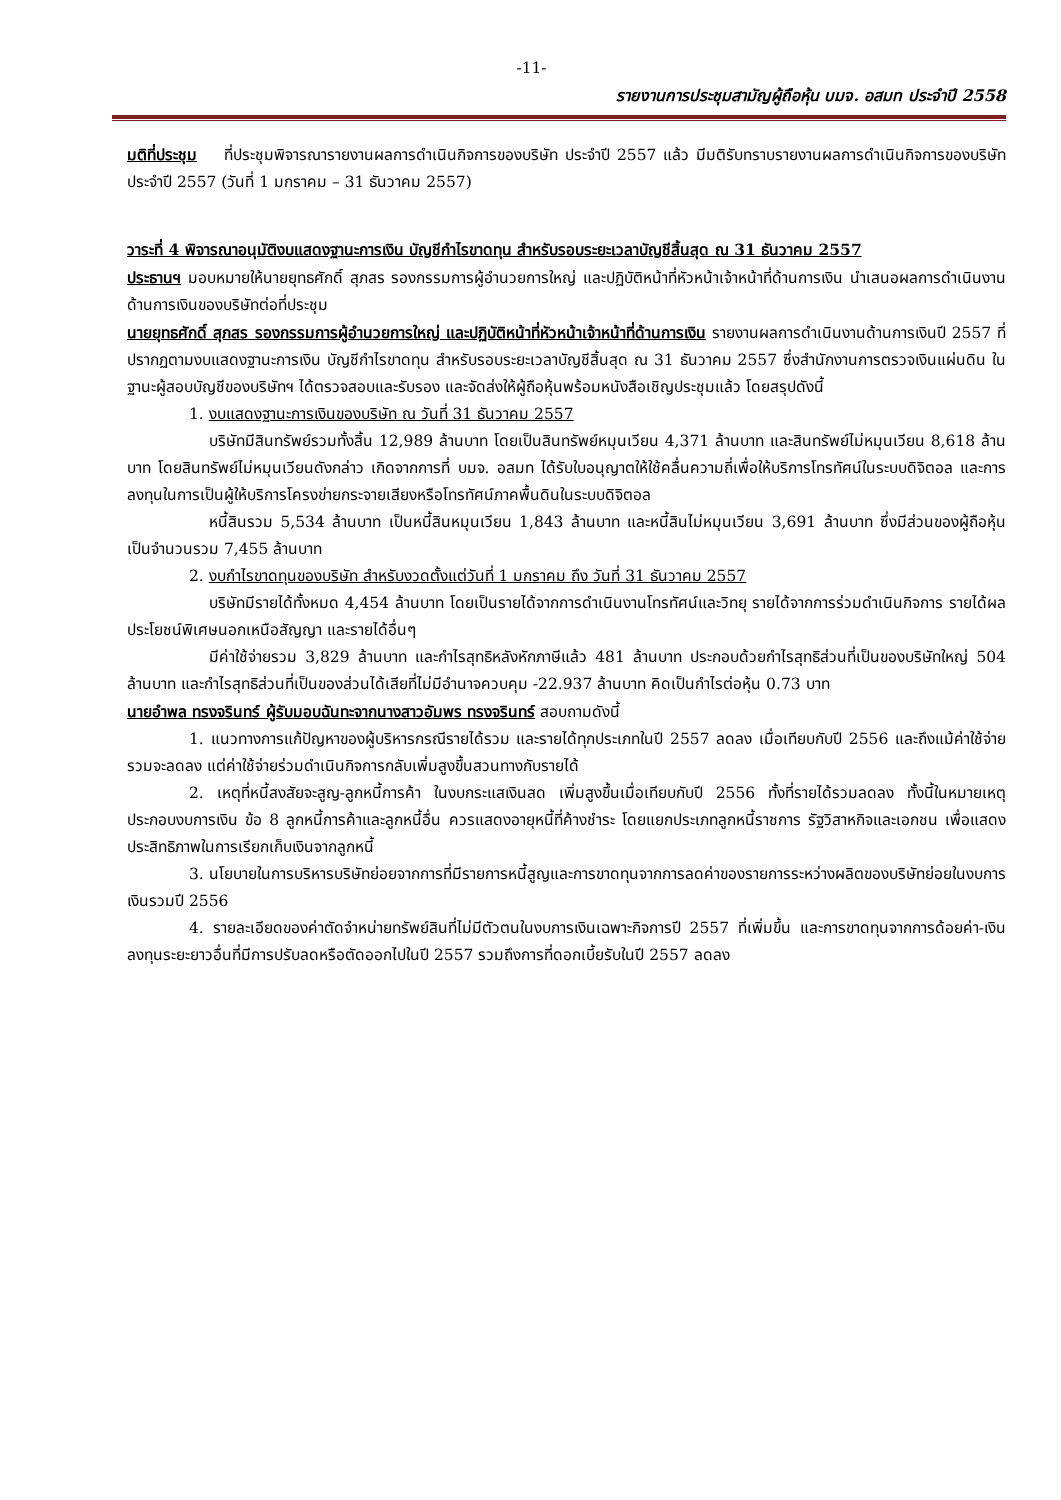-11-
รายงานการประชุมสามัญผู้ถือหุ้น บมจ. อสมท ประจำปี 2558
มติที่ประชุม ที่ประชุมพิจารณารายงานผลการดำเนินกิจการของบริษัท ประจำปี 2557 แล้ว มีมติรับทราบรายงานผลการดำเนินกิจการของบริษัท ประจำปี 2557 (วันที่ 1 มกราคม – 31 ธันวาคม 2557)
วาระที่ 4 พิจารณาอนุมัติงบแสดงฐานะการเงิน บัญชีกำไรขาดทุน สำหรับรอบระยะเวลาบัญชีสิ้นสุด ณ 31 ธันวาคม 2557
ประธานฯ มอบหมายให้นายยุทธศักดิ์ สุภสร รองกรรมการผู้อำนวยการใหญ่ และปฏิบัติหน้าที่หัวหน้าเจ้าหน้าที่ด้านการเงิน นำเสนอผลการดำเนินงานด้านการเงินของบริษัทต่อที่ประชุม
นายยุทธศักดิ์ สุภสร รองกรรมการผู้อำนวยการใหญ่ และปฏิบัติหน้าที่หัวหน้าเจ้าหน้าที่ด้านการเงิน รายงานผลการดำเนินงานด้านการเงินปี 2557 ที่ปรากฏตามงบแสดงฐานะการเงิน บัญชีกำไรขาดทุน สำหรับรอบระยะเวลาบัญชีสิ้นสุด ณ 31 ธันวาคม 2557 ซึ่งสำนักงานการตรวจเงินแผ่นดิน ในฐานะผู้สอบบัญชีของบริษัทฯ ได้ตรวจสอบและรับรอง และจัดส่งให้ผู้ถือหุ้นพร้อมหนังสือเชิญประชุมแล้ว โดยสรุปดังนี้
1. งบแสดงฐานะการเงินของบริษัท ณ วันที่ 31 ธันวาคม 2557
บริษัทมีสินทรัพย์รวมทั้งสิ้น 12,989 ล้านบาท โดยเป็นสินทรัพย์หมุนเวียน 4,371 ล้านบาท และสินทรัพย์ไม่หมุนเวียน 8,618 ล้านบาท โดยสินทรัพย์ไม่หมุนเวียนดังกล่าว เกิดจากการที่ บมจ. อสมท ได้รับใบอนุญาตให้ใช้คลื่นความถี่เพื่อให้บริการโทรทัศน์ในระบบดิจิตอล และการลงทุนในการเป็นผู้ให้บริการโครงข่ายกระจายเสียงหรือโทรทัศน์ภาคพื้นดินในระบบดิจิตอล
หนี้สินรวม 5,534 ล้านบาท เป็นหนี้สินหมุนเวียน 1,843 ล้านบาท และหนี้สินไม่หมุนเวียน 3,691 ล้านบาท ซึ่งมีส่วนของผู้ถือหุ้นเป็นจำนวนรวม 7,455 ล้านบาท
2. งบกำไรขาดทุนของบริษัท สำหรับงวดตั้งแต่วันที่ 1 มกราคม ถึง วันที่ 31 ธันวาคม 2557
บริษัทมีรายได้ทั้งหมด 4,454 ล้านบาท โดยเป็นรายได้จากการดำเนินงานโทรทัศน์และวิทยุ รายได้จากการร่วมดำเนินกิจการ รายได้ผลประโยชน์พิเศษนอกเหนือสัญญา และรายได้อื่นๆ
มีค่าใช้จ่ายรวม 3,829 ล้านบาท และกำไรสุทธิหลังหักภาษีแล้ว 481 ล้านบาท ประกอบด้วยกำไรสุทธิส่วนที่เป็นของบริษัทใหญ่ 504 ล้านบาท และกำไรสุทธิส่วนที่เป็นของส่วนได้เสียที่ไม่มีอำนาจควบคุม -22.937 ล้านบาท คิดเป็นกำไรต่อหุ้น 0.73 บาท
นายอำพล ทรงจรินทร์ ผู้รับมอบฉันทะจากนางสาวอัมพร ทรงจรินทร์ สอบถามดังนี้
1. แนวทางการแก้ปัญหาของผู้บริหารกรณีรายได้รวม และรายได้ทุกประเภทในปี 2557 ลดลง เมื่อเทียบกับปี 2556 และถึงแม้ค่าใช้จ่ายรวมจะลดลง แต่ค่าใช้จ่ายร่วมดำเนินกิจการกลับเพิ่มสูงขึ้นสวนทางกับรายได้
2. เหตุที่หนี้สงสัยจะสูญ-ลูกหนี้การค้า ในงบกระแสเงินสด เพิ่มสูงขึ้นเมื่อเทียบกับปี 2556 ทั้งที่รายได้รวมลดลง ทั้งนี้ในหมายเหตุประกอบงบการเงิน ข้อ 8 ลูกหนี้การค้าและลูกหนี้อื่น ควรแสดงอายุหนี้ที่ค้างชำระ โดยแยกประเภทลูกหนี้ราชการ รัฐวิสาหกิจและเอกชน เพื่อแสดงประสิทธิภาพในการเรียกเก็บเงินจากลูกหนี้
3. นโยบายในการบริหารบริษัทย่อยจากการที่มีรายการหนี้สูญและการขาดทุนจากการลดค่าของรายการระหว่างผลิตของบริษัทย่อยในงบการเงินรวมปี 2556
4. รายละเอียดของค่าตัดจำหน่ายทรัพย์สินที่ไม่มีตัวตนในงบการเงินเฉพาะกิจการปี 2557 ที่เพิ่มขึ้น และการขาดทุนจากการด้อยค่า-เงินลงทุนระยะยาวอื่นที่มีการปรับลดหรือตัดออกไปในปี 2557 รวมถึงการที่ดอกเบี้ยรับในปี 2557 ลดลง